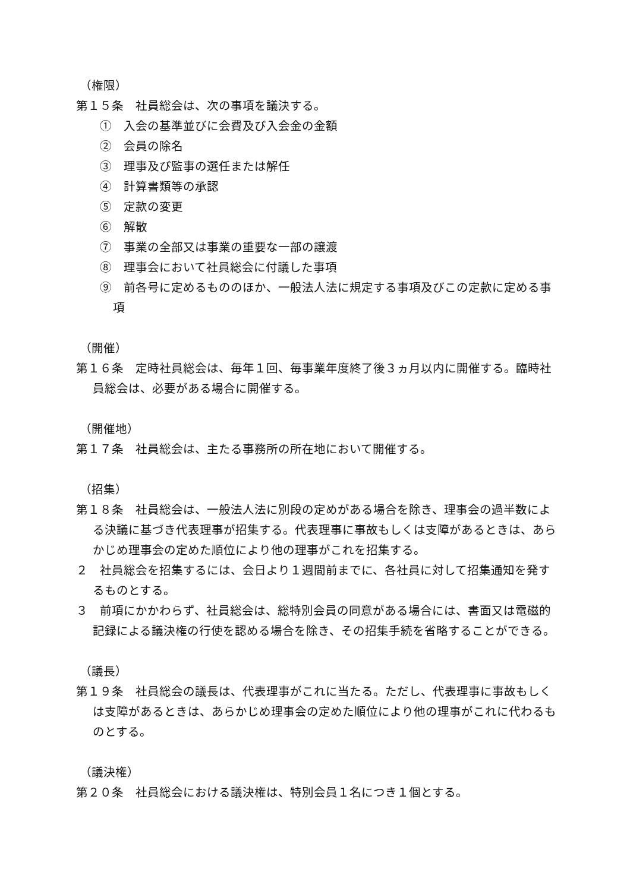（権限）
第１５条　社員総会は、次の事項を議決する。
①　入会の基準並びに会費及び入会金の金額
②　会員の除名
③　理事及び監事の選任または解任
④　計算書類等の承認
⑤　定款の変更
⑥　解散
⑦　事業の全部又は事業の重要な一部の譲渡
⑧　理事会において社員総会に付議した事項
⑨　前各号に定めるもののほか、一般法人法に規定する事項及びこの定款に定める事項
（開催）
第１６条　定時社員総会は、毎年１回、毎事業年度終了後３ヵ月以内に開催する。臨時社員総会は、必要がある場合に開催する。
（開催地）
第１７条　社員総会は、主たる事務所の所在地において開催する。
（招集）
第１８条　社員総会は、一般法人法に別段の定めがある場合を除き、理事会の過半数による決議に基づき代表理事が招集する。代表理事に事故もしくは支障があるときは、あらかじめ理事会の定めた順位により他の理事がこれを招集する。
２　社員総会を招集するには、会日より１週間前までに、各社員に対して招集通知を発するものとする。
３　前項にかかわらず、社員総会は、総特別会員の同意がある場合には、書面又は電磁的記録による議決権の行使を認める場合を除き、その招集手続を省略することができる。
（議長）
第１９条　社員総会の議長は、代表理事がこれに当たる。ただし、代表理事に事故もしくは支障があるときは、あらかじめ理事会の定めた順位により他の理事がこれに代わるものとする。
（議決権）
第２０条　社員総会における議決権は、特別会員１名につき１個とする。